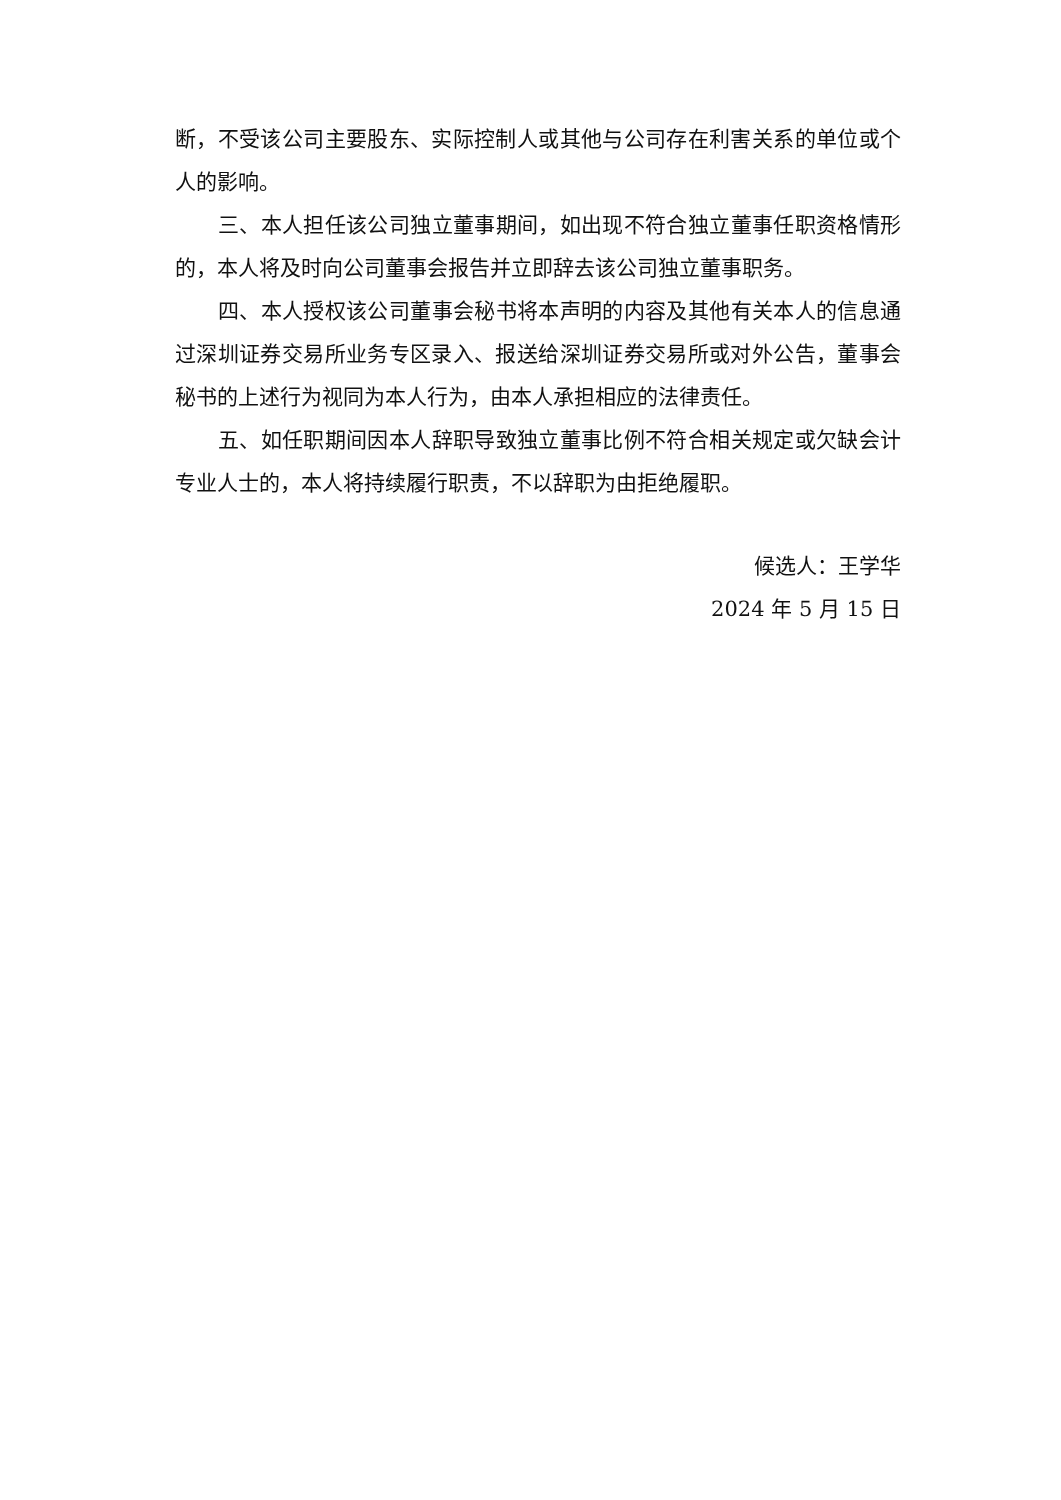断，不受该公司主要股东、实际控制人或其他与公司存在利害关系的单位或个人的影响。
三、本人担任该公司独立董事期间，如出现不符合独立董事任职资格情形的，本人将及时向公司董事会报告并立即辞去该公司独立董事职务。
四、本人授权该公司董事会秘书将本声明的内容及其他有关本人的信息通过深圳证券交易所业务专区录入、报送给深圳证券交易所或对外公告，董事会秘书的上述行为视同为本人行为，由本人承担相应的法律责任。
五、如任职期间因本人辞职导致独立董事比例不符合相关规定或欠缺会计专业人士的，本人将持续履行职责，不以辞职为由拒绝履职。
候选人：王学华
2024 年 5 月 15 日